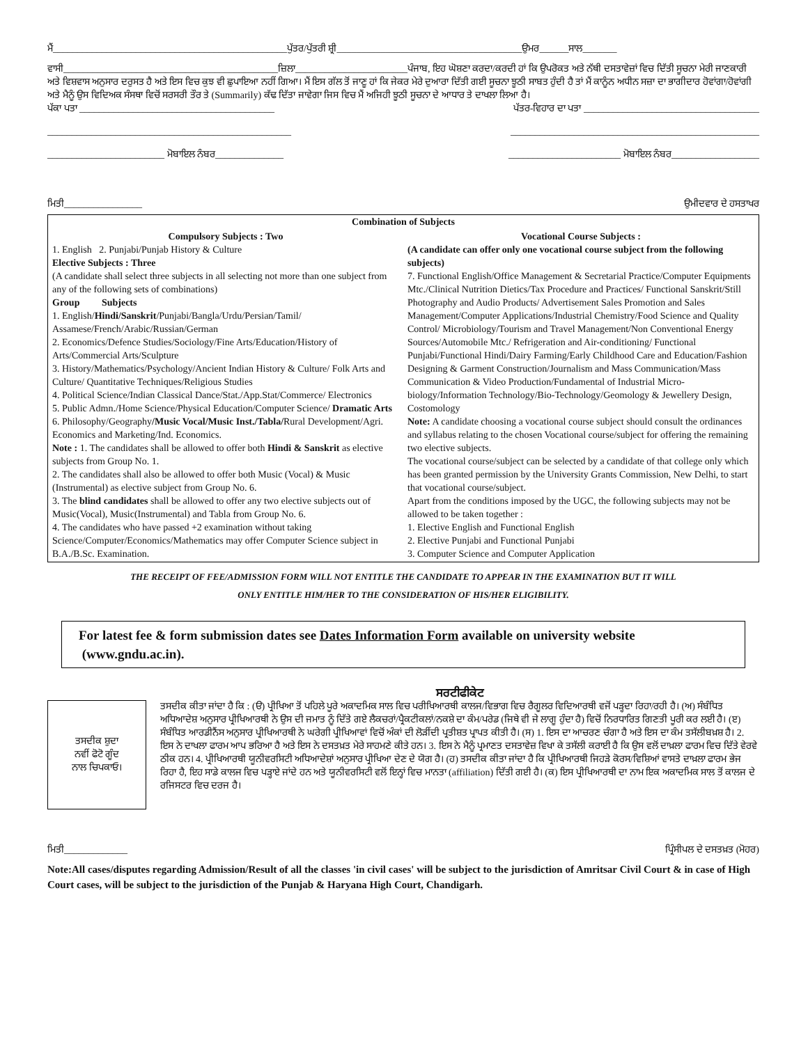ਮੈਂ________________________________________________ਪੁੱਤਰ/ਪੁੱਤਰੀ ਸ਼੍ਰੀ______________________________________ਉਮਰ______ਸਾਲ_______
ਵਾਸੀ____________________________________________ਜ਼ਿਲਾ_______________________ਪੰਜਾਬ, ਇਹ ਘੋਸ਼ਣਾ ਕਰਦਾ/ਕਰਦੀ ਹਾਂ ਕਿ ਉਪਰੋਕਤ ਅਤੇ ਨੱਥੀ ਦਸਤਾਵੇਜ਼ਾਂ ਵਿਚ ਦਿੱਤੀ ਸੂਚਨਾ ਮੇਰੀ ਜਾਣਕਾਰੀ ਅਤੇ ਵਿਸ਼ਵਾਸ ਅਨੁਸਾਰ ਦਰੁਸਤ ਹੈ ਅਤੇ ਇਸ ਵਿਚ ਕੁਝ ਵੀ ਛੁਪਾਇਆ ਨਹੀਂ ਗਿਆ। ਮੈਂ ਇਸ ਗੱਲ ਤੋਂ ਜਾਣੂ ਹਾਂ ਕਿ ਜੇਕਰ ਮੇਰੇ ਦੁਆਰਾ ਦਿੱਤੀ ਗਈ ਸੂਚਨਾ ਝੂਠੀ ਸਾਬਤ ਹੁੰਦੀ ਹੈ ਤਾਂ ਮੈਂ ਕਾਨੂੰਨ ਅਧੀਨ ਸਜ਼ਾ ਦਾ ਭਾਗੀਦਾਰ ਹੋਵਾਂਗਾ/ਹੋਵਾਂਗੀ ਅਤੇ ਮੈਨੂੰ ਉਸ ਵਿਦਿਅਕ ਸੰਸਥਾ ਵਿਚੋਂ ਸਰਸਰੀ ਤੌਰ ਤੇ (Summarily) ਕੱਢ ਦਿੱਤਾ ਜਾਵੇਗਾ ਜਿਸ ਵਿਚ ਮੈਂ ਅਜਿਹੀ ਝੂਠੀ ਸੂਚਨਾ ਦੇ ਆਧਾਰ ਤੇ ਦਾਖਲਾ ਲਿਆ ਹੈ।
ਪੱਕਾ ਪਤਾ ________________________________________
ਪੱਤਰ-ਵਿਹਾਰ ਦਾ ਪਤਾ ____________________________________
__________________________________________________
___________________________________________________
________________________ ਮੋਬਾਇਲ ਨੰਬਰ______________
_______________________ ਮੋਬਾਇਲ ਨੰਬਰ__________________
ਮਿਤੀ________________ ਉਮੀਦਵਾਰ ਦੇ ਹਸਤਾਖਰ
Combination of Subjects
Compulsory Subjects : Two
1. English 2. Punjabi/Punjab History & Culture
Elective Subjects : Three
(A candidate shall select three subjects in all selecting not more than one subject from any of the following sets of combinations)
Group Subjects
1. English/Hindi/Sanskrit/Punjabi/Bangla/Urdu/Persian/Tamil/ Assamese/French/Arabic/Russian/German
2. Economics/Defence Studies/Sociology/Fine Arts/Education/History of Arts/Commercial Arts/Sculpture
3. History/Mathematics/Psychology/Ancient Indian History & Culture/ Folk Arts and Culture/ Quantitative Techniques/Religious Studies
4. Political Science/Indian Classical Dance/Stat./App.Stat/Commerce/ Electronics
5. Public Admn./Home Science/Physical Education/Computer Science/ Dramatic Arts
6. Philosophy/Geography/Music Vocal/Music Inst./Tabla/Rural Development/Agri. Economics and Marketing/Ind. Economics.
Note : 1. The candidates shall be allowed to offer both Hindi & Sanskrit as elective subjects from Group No. 1.
2. The candidates shall also be allowed to offer both Music (Vocal) & Music (Instrumental) as elective subject from Group No. 6.
3. The blind candidates shall be allowed to offer any two elective subjects out of Music(Vocal), Music(Instrumental) and Tabla from Group No. 6.
4. The candidates who have passed +2 examination without taking Science/Computer/Economics/Mathematics may offer Computer Science subject in B.A./B.Sc. Examination.
Vocational Course Subjects :
(A candidate can offer only one vocational course subject from the following subjects)
7. Functional English/Office Management & Secretarial Practice/Computer Equipments Mtc./Clinical Nutrition Dietics/Tax Procedure and Practices/ Functional Sanskrit/Still Photography and Audio Products/ Advertisement Sales Promotion and Sales Management/Computer Applications/Industrial Chemistry/Food Science and Quality Control/ Microbiology/Tourism and Travel Management/Non Conventional Energy Sources/Automobile Mtc./ Refrigeration and Air-conditioning/ Functional Punjabi/Functional Hindi/Dairy Farming/Early Childhood Care and Education/Fashion Designing & Garment Construction/Journalism and Mass Communication/Mass Communication & Video Production/Fundamental of Industrial Micro-biology/Information Technology/Bio-Technology/Geomology & Jewellery Design, Costomology
Note: A candidate choosing a vocational course subject should consult the ordinances and syllabus relating to the chosen Vocational course/subject for offering the remaining two elective subjects.
The vocational course/subject can be selected by a candidate of that college only which has been granted permission by the University Grants Commission, New Delhi, to start that vocational course/subject.
Apart from the conditions imposed by the UGC, the following subjects may not be allowed to be taken together :
1. Elective English and Functional English
2. Elective Punjabi and Functional Punjabi
3. Computer Science and Computer Application
THE RECEIPT OF FEE/ADMISSION FORM WILL NOT ENTITLE THE CANDIDATE TO APPEAR IN THE EXAMINATION BUT IT WILL
ONLY ENTITLE HIM/HER TO THE CONSIDERATION OF HIS/HER ELIGIBILITY.
For latest fee & form submission dates see Dates Information Form available on university website (www.gndu.ac.in).
ਤਸਦੀਕ ਸ਼ੁਦਾ
ਨਵੀਂ ਫੋਟੋ ਗੂੰਦ
ਨਾਲ ਚਿਪਕਾਓ।
ਸਰਟੀਫੀਕੇਟ
ਤਸਦੀਕ ਕੀਤਾ ਜਾਂਦਾ ਹੈ ਕਿ : (ੳ) ਪ੍ਰੀਖਿਆ ਤੋਂ ਪਹਿਲੇ ਪੂਰੇ ਅਕਾਦਮਿਕ ਸਾਲ ਵਿਚ ਪਰੀਖਿਆਰਥੀ ਕਾਲਜ/ਵਿਭਾਗ ਵਿਚ ਰੈਗੂਲਰ ਵਿਦਿਆਰਥੀ ਵਜੋਂ ਪੜ੍ਹਦਾ ਰਿਹਾ/ਰਹੀ ਹੈ। (ਅ) ਸੰਬੰਧਿਤ ਅਧਿਆਦੇਸ਼ ਅਨੁਸਾਰ ਪ੍ਰੀਖਿਆਰਥੀ ਨੇ ਉਸ ਦੀ ਜਮਾਤ ਨੂੰ ਦਿੱਤੇ ਗਏ ਲੈਕਚਰਾਂ/ਪ੍ਰੈਕਟੀਕਲਾਂ/ਨਕਸ਼ੇ ਦਾ ਕੰਮ/ਪਰੇਡ (ਜਿਥੇ ਵੀ ਜੇ ਲਾਗੂ ਹੁੰਦਾ ਹੈ) ਵਿਚੋਂ ਨਿਰਧਾਰਿਤ ਗਿਣਤੀ ਪੂਰੀ ਕਰ ਲਈ ਹੈ। (ੲ) ਸੰਬੰਧਿਤ ਆਰਡੀਨੈਂਸ ਅਨੁਸਾਰ ਪ੍ਰੀਖਿਆਰਥੀ ਨੇ ਘਰੇਗੀ ਪ੍ਰੀਖਿਆਵਾਂ ਵਿਚੋਂ ਅੰਕਾਂ ਦੀ ਲੋੜੀਂਦੀ ਪ੍ਰਤੀਸ਼ਤ ਪ੍ਰਾਪਤ ਕੀਤੀ ਹੈ। (ਸ) 1. ਇਸ ਦਾ ਆਚਰਣ ਚੰਗਾ ਹੈ ਅਤੇ ਇਸ ਦਾ ਕੰਮ ਤਸੱਲੀਬਖ਼ਸ਼ ਹੈ। 2. ਇਸ ਨੇ ਦਾਖਲਾ ਫਾਰਮ ਆਪ ਭਰਿਆ ਹੈ ਅਤੇ ਇਸ ਨੇ ਦਸਤਖ਼ਤ ਮੇਰੇ ਸਾਹਮਣੇ ਕੀਤੇ ਹਨ। 3. ਇਸ ਨੇ ਮੈਨੂੰ ਪ੍ਰਮਾਣਤ ਦਸਤਾਵੇਜ਼ ਵਿਖਾ ਕੇ ਤਸੱਲੀ ਕਰਾਈ ਹੈ ਕਿ ਉਸ ਵਲੋਂ ਦਾਖ਼ਲਾ ਫਾਰਮ ਵਿਚ ਦਿੱਤੇ ਵੇਰਵੇ ਠੀਕ ਹਨ। 4. ਪ੍ਰੀਖਿਆਰਥੀ ਯੂਨੀਵਰਸਿਟੀ ਅਧਿਆਦੇਸ਼ਾਂ ਅਨੁਸਾਰ ਪ੍ਰੀਖਿਆ ਦੇਣ ਦੇ ਯੋਗ ਹੈ। (ਹ) ਤਸਦੀਕ ਕੀਤਾ ਜਾਂਦਾ ਹੈ ਕਿ ਪ੍ਰੀਖਿਆਰਥੀ ਜਿਹੜੇ ਕੋਰਸ/ਵਿਸ਼ਿਆਂ ਵਾਸਤੇ ਦਾਖ਼ਲਾ ਫਾਰਮ ਭੇਜ ਰਿਹਾ ਹੈ, ਇਹ ਸਾਡੇ ਕਾਲਜ ਵਿਚ ਪੜ੍ਹਾਏ ਜਾਂਦੇ ਹਨ ਅਤੇ ਯੂਨੀਵਰਸਿਟੀ ਵਲੋਂ ਇਨ੍ਹਾਂ ਵਿਚ ਮਾਨਤਾ (affiliation) ਦਿੱਤੀ ਗਈ ਹੈ। (ਕ) ਇਸ ਪ੍ਰੀਖਿਆਰਥੀ ਦਾ ਨਾਮ ਇਕ ਅਕਾਦਮਿਕ ਸਾਲ ਤੋਂ ਕਾਲਜ ਦੇ ਰਜਿਸਟਰ ਵਿਚ ਦਰਜ ਹੈ।
ਮਿਤੀ_____________ ਪ੍ਰਿੰਸੀਪਲ ਦੇ ਦਸਤਖ਼ਤ (ਮੋਹਰ)
Note:All cases/disputes regarding Admission/Result of all the classes 'in civil cases' will be subject to the jurisdiction of Amritsar Civil Court & in case of High Court cases, will be subject to the jurisdiction of the Punjab & Haryana High Court, Chandigarh.